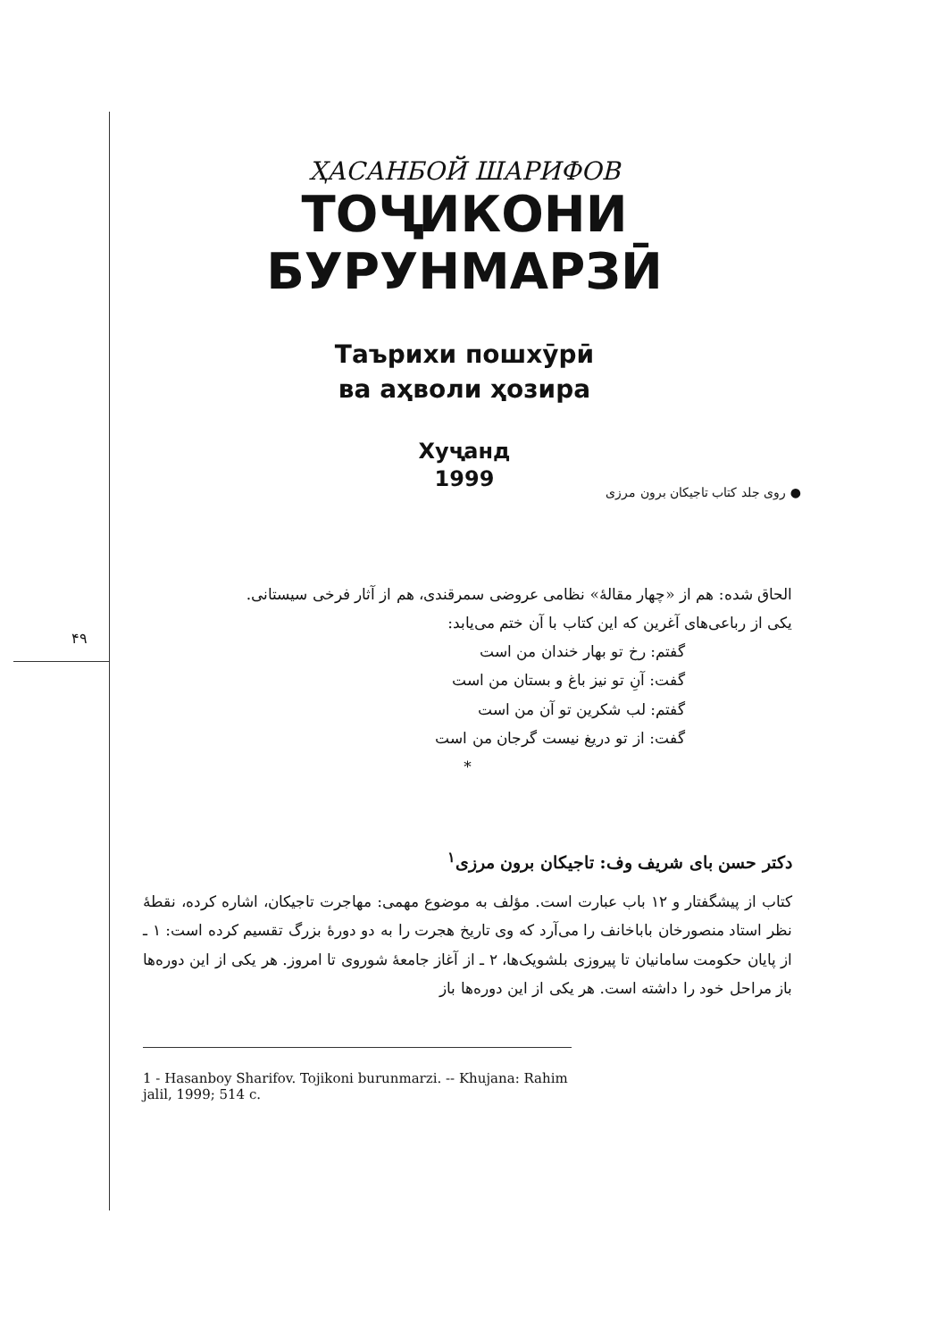۴۹
ҲАСАНБОЙ ШАРИФОВ
ТОҶИКОНИ
БУРУНМАРЗӢ
Таърихи пошхӯрӣ
ва аҳволи ҳозира
Хуҷанд
1999
● روی جلد کتاب تاجیکان برون مرزی
الحاق شده: هم از «چهار مقالهٔ» نظامی عروضی سمرقندی، هم از آثار فرخی سیستانی.
یکی از رباعی‌های آغرین که این کتاب با آن ختم می‌یابد:
گفتم: رخ تو بهار خندان من است
گفت: آنِ تو نیز باغ و بستان من است
گفتم: لب شکرین تو آن من است
گفت: از تو دریغ نیست گرجان من است
*
دکتر حسن بای شریف وف: تاجیکان برون مرزی<sup>۱</sup>
کتاب از پیشگفتار و ۱۲ باب عبارت است. مؤلف به موضوع مهمی: مهاجرت تاجیکان، اشاره کرده، نقطهٔ نظر استاد منصورخان باباخانف را می‌آرد که وی تاریخ هجرت را به دو دورهٔ بزرگ تقسیم کرده است: ۱ ـ از پایان حکومت سامانیان تا پیروزی بلشویک‌ها، ۲ ـ از آغاز جامعهٔ شوروی تا امروز. هر یکی از این دوره‌ها باز مراحل خود را داشته است. هر یکی از این دوره‌ها باز
1 - Hasanboy Sharifov. Tojikoni burunmarzi. -- Khujana: Rahim jalil, 1999; 514 c.